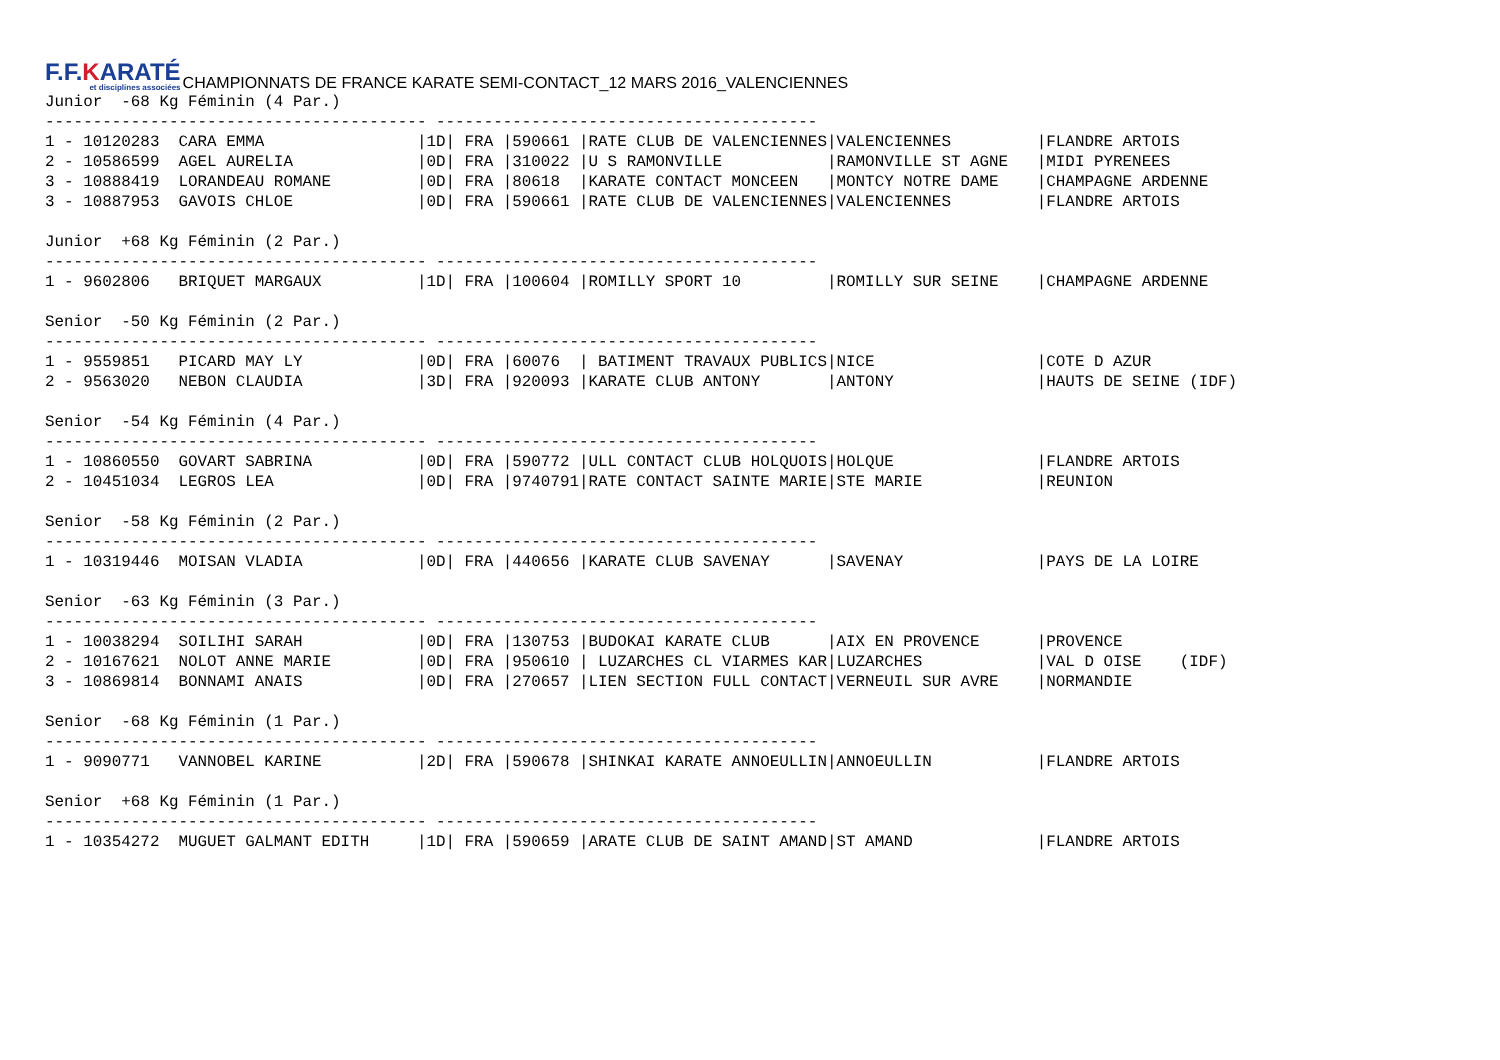F.F.KARATÉ
et disciplines associées
CHAMPIONNATS DE FRANCE KARATE SEMI-CONTACT_12 MARS 2016_VALENCIENNES
Junior  -68 Kg Féminin (4 Par.)
---------------------------------------- ----------------------------------------
1 - 10120283  CARA EMMA                |1D| FRA |590661 |RATE CLUB DE VALENCIENNES|VALENCIENNES         |FLANDRE ARTOIS
2 - 10586599  AGEL AURELIA             |0D| FRA |310022 |U S RAMONVILLE           |RAMONVILLE ST AGNE   |MIDI PYRENEES
3 - 10888419  LORANDEAU ROMANE         |0D| FRA |80618  |KARATE CONTACT MONCEEN   |MONTCY NOTRE DAME    |CHAMPAGNE ARDENNE
3 - 10887953  GAVOIS CHLOE             |0D| FRA |590661 |RATE CLUB DE VALENCIENNES|VALENCIENNES         |FLANDRE ARTOIS

Junior  +68 Kg Féminin (2 Par.)
---------------------------------------- ----------------------------------------
1 - 9602806   BRIQUET MARGAUX          |1D| FRA |100604 |ROMILLY SPORT 10         |ROMILLY SUR SEINE    |CHAMPAGNE ARDENNE

Senior  -50 Kg Féminin (2 Par.)
---------------------------------------- ----------------------------------------
1 - 9559851   PICARD MAY LY            |0D| FRA |60076  | BATIMENT TRAVAUX PUBLICS|NICE                 |COTE D AZUR
2 - 9563020   NEBON CLAUDIA            |3D| FRA |920093 |KARATE CLUB ANTONY       |ANTONY               |HAUTS DE SEINE (IDF)

Senior  -54 Kg Féminin (4 Par.)
---------------------------------------- ----------------------------------------
1 - 10860550  GOVART SABRINA           |0D| FRA |590772 |ULL CONTACT CLUB HOLQUOIS|HOLQUE               |FLANDRE ARTOIS
2 - 10451034  LEGROS LEA               |0D| FRA |9740791|RATE CONTACT SAINTE MARIE|STE MARIE            |REUNION

Senior  -58 Kg Féminin (2 Par.)
---------------------------------------- ----------------------------------------
1 - 10319446  MOISAN VLADIA            |0D| FRA |440656 |KARATE CLUB SAVENAY      |SAVENAY              |PAYS DE LA LOIRE

Senior  -63 Kg Féminin (3 Par.)
---------------------------------------- ----------------------------------------
1 - 10038294  SOILIHI SARAH            |0D| FRA |130753 |BUDOKAI KARATE CLUB      |AIX EN PROVENCE      |PROVENCE
2 - 10167621  NOLOT ANNE MARIE         |0D| FRA |950610 | LUZARCHES CL VIARMES KAR|LUZARCHES            |VAL D OISE    (IDF)
3 - 10869814  BONNAMI ANAIS            |0D| FRA |270657 |LIEN SECTION FULL CONTACT|VERNEUIL SUR AVRE    |NORMANDIE

Senior  -68 Kg Féminin (1 Par.)
---------------------------------------- ----------------------------------------
1 - 9090771   VANNOBEL KARINE          |2D| FRA |590678 |SHINKAI KARATE ANNOEULLIN|ANNOEULLIN           |FLANDRE ARTOIS

Senior  +68 Kg Féminin (1 Par.)
---------------------------------------- ----------------------------------------
1 - 10354272  MUGUET GALMANT EDITH     |1D| FRA |590659 |ARATE CLUB DE SAINT AMAND|ST AMAND             |FLANDRE ARTOIS